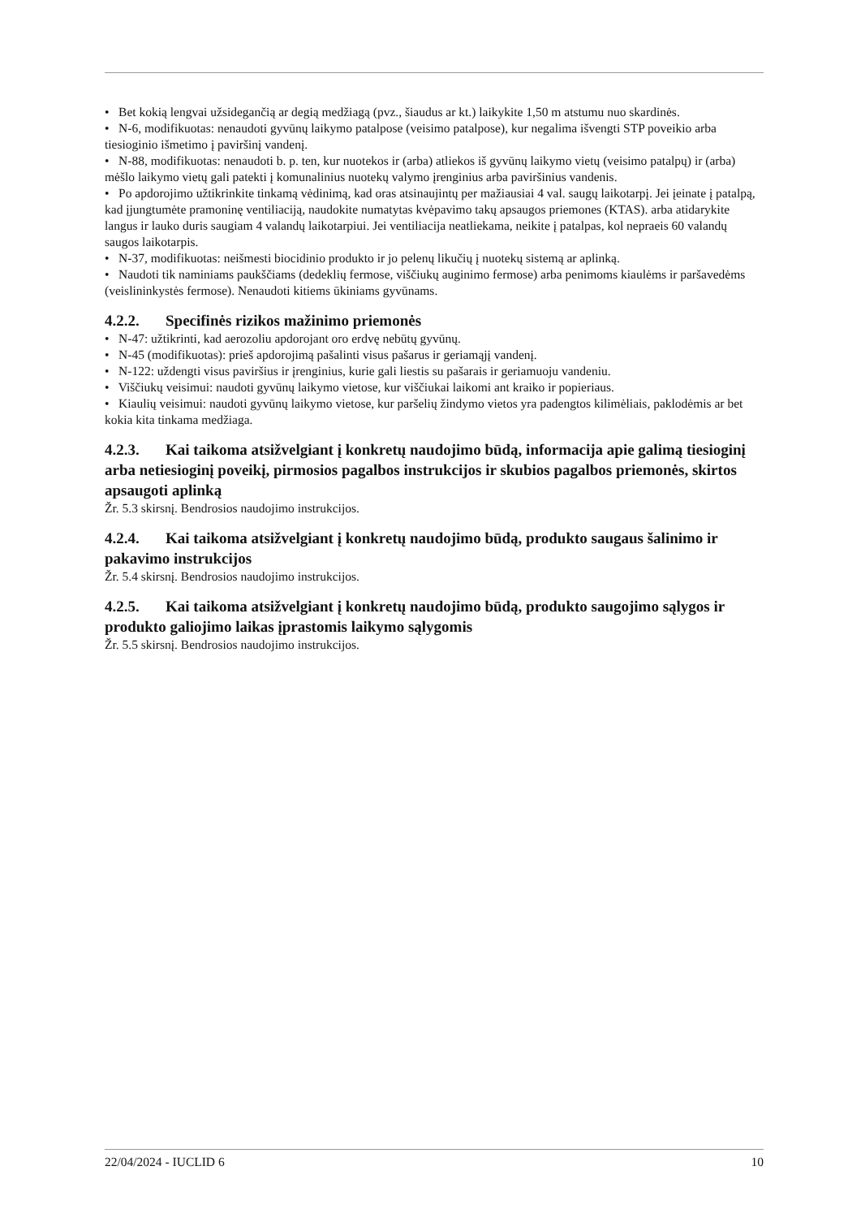• Bet kokią lengvai užsidegančią ar degią medžiagą (pvz., šiaudus ar kt.) laikykite 1,50 m atstumu nuo skardinės.
• N-6, modifikuotas: nenaudoti gyvūnų laikymo patalpose (veisimo patalpose), kur negalima išvengti STP poveikio arba tiesioginio išmetimo į paviršinį vandenį.
• N-88, modifikuotas: nenaudoti b. p. ten, kur nuotekos ir (arba) atliekos iš gyvūnų laikymo vietų (veisimo patalpų) ir (arba) mėšlo laikymo vietų gali patekti į komunalinius nuotekų valymo įrenginius arba paviršinius vandenis.
• Po apdorojimo užtikrinkite tinkamą vėdinimą, kad oras atsinaujintų per mažiausiai 4 val. saugų laikotarpį. Jei įeinate į patalpą, kad įjungtumėte pramoninę ventiliaciją, naudokite numatytas kvėpavimo takų apsaugos priemones (KTAS). arba atidarykite langus ir lauko duris saugiam 4 valandų laikotarpiui. Jei ventiliacija neatliekama, neikite į patalpas, kol nepraeis 60 valandų saugos laikotarpis.
• N-37, modifikuotas: neišmesti biocidinio produkto ir jo pelenų likučių į nuotekų sistemą ar aplinką.
• Naudoti tik naminiams paukščiams (dedeklių fermose, viščiukų auginimo fermose) arba penimoms kiaulėms ir paršavedėms (veislininkystės fermose). Nenaudoti kitiems ūkiniams gyvūnams.
4.2.2. Specifinės rizikos mažinimo priemonės
• N-47: užtikrinti, kad aerozoliu apdorojant oro erdvę nebūtų gyvūnų.
• N-45 (modifikuotas): prieš apdorojimą pašalinti visus pašarus ir geriamąjį vandenį.
• N-122: uždengti visus paviršius ir įrenginius, kurie gali liestis su pašarais ir geriamuoju vandeniu.
• Viščiukų veisimui: naudoti gyvūnų laikymo vietose, kur viščiukai laikomi ant kraiko ir popieriaus.
• Kiaulių veisimui: naudoti gyvūnų laikymo vietose, kur paršelių žindymo vietos yra padengtos kilimėliais, paklodėmis ar bet kokia kita tinkama medžiaga.
4.2.3. Kai taikoma atsižvelgiant į konkretų naudojimo būdą, informacija apie galimą tiesioginį arba netiesioginį poveikį, pirmosios pagalbos instrukcijos ir skubios pagalbos priemonės, skirtos apsaugoti aplinką
Žr. 5.3 skirsnį. Bendrosios naudojimo instrukcijos.
4.2.4. Kai taikoma atsižvelgiant į konkretų naudojimo būdą, produkto saugaus šalinimo ir pakavimo instrukcijos
Žr. 5.4 skirsnį. Bendrosios naudojimo instrukcijos.
4.2.5. Kai taikoma atsižvelgiant į konkretų naudojimo būdą, produkto saugojimo sąlygos ir produkto galiojimo laikas įprastomis laikymo sąlygomis
Žr. 5.5 skirsnį. Bendrosios naudojimo instrukcijos.
22/04/2024 - IUCLID 6 10